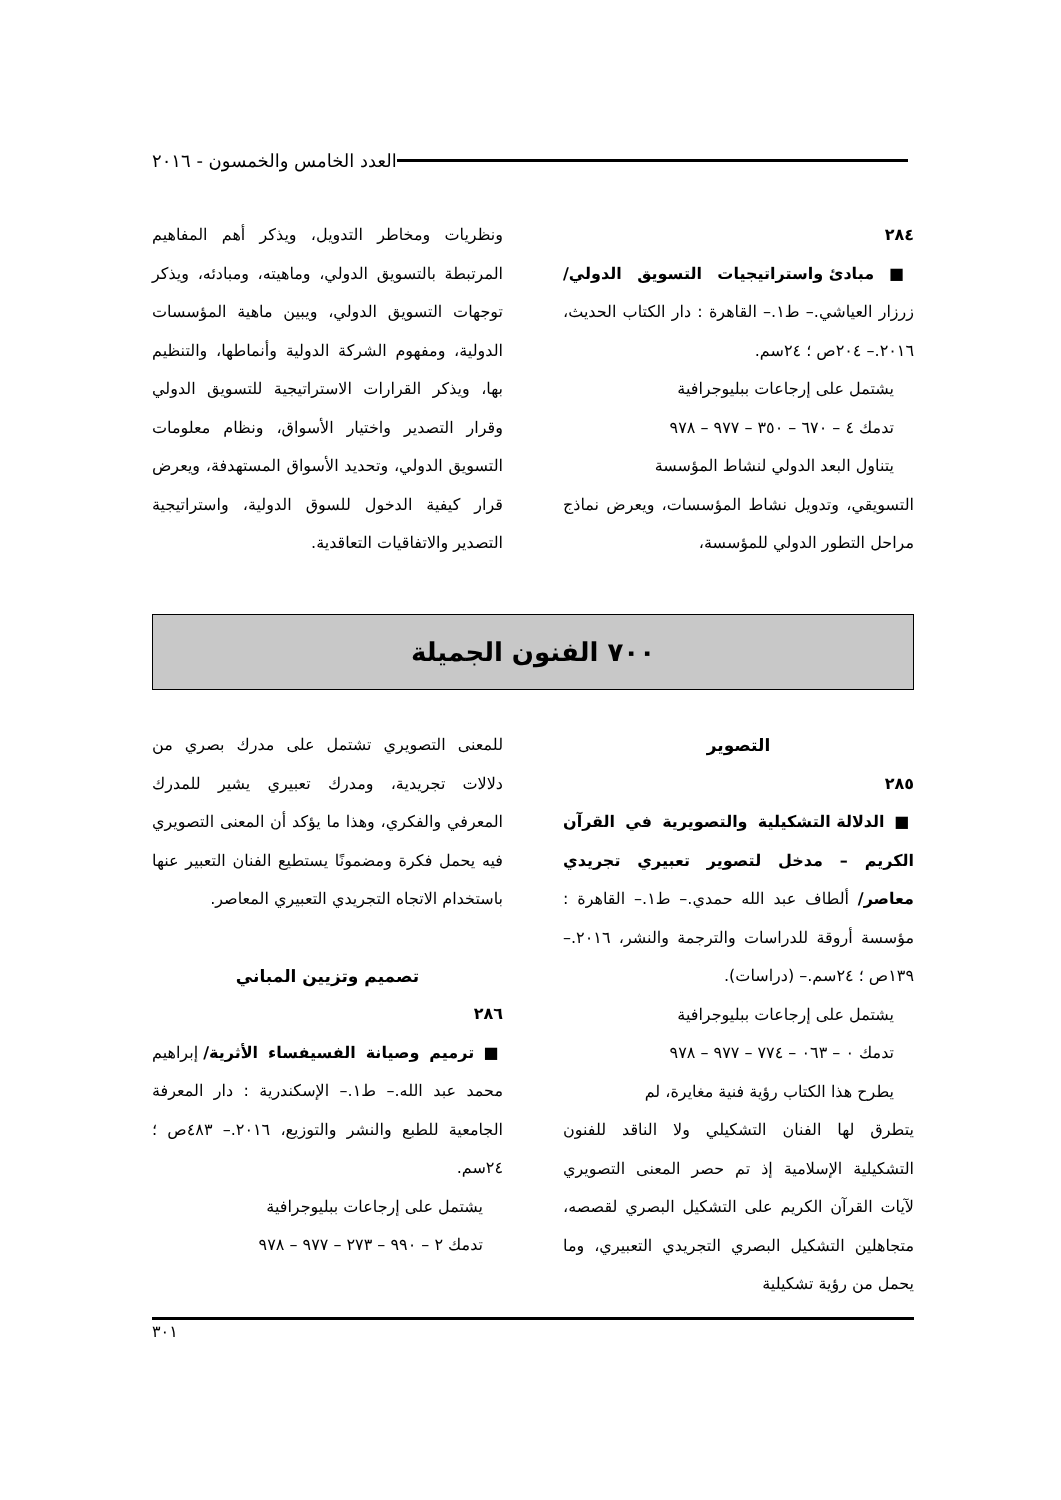العدد الخامس والخمسون - ٢٠١٦
٢٨٤
■ مبادئ واستراتيجيات التسويق الدولي/ زرزار العياشي.– ط١.– القاهرة : دار الكتاب الحديث، ٢٠١٦.– ٢٠٤ص ؛ ٢٤سم.
يشتمل على إرجاعات ببليوجرافية
تدمك ٤ – ٦٧٠ – ٣٥٠ – ٩٧٧ – ٩٧٨
يتناول البعد الدولي لنشاط المؤسسة
التسويقي، وتدويل نشاط المؤسسات، ويعرض نماذج مراحل التطور الدولي للمؤسسة،
ونظريات ومخاطر التدويل، ويذكر أهم المفاهيم المرتبطة بالتسويق الدولي، وماهيته، ومبادئه، ويذكر توجهات التسويق الدولي، ويبين ماهية المؤسسات الدولية، ومفهوم الشركة الدولية وأنماطها، والتنظيم بها، ويذكر القرارات الاستراتيجية للتسويق الدولي وقرار التصدير واختيار الأسواق، ونظام معلومات التسويق الدولي، وتحديد الأسواق المستهدفة، ويعرض قرار كيفية الدخول للسوق الدولية، واستراتيجية التصدير والاتفاقيات التعاقدية.
٧٠٠ الفنون الجميلة
التصوير
٢٨٥
■ الدلالة التشكيلية والتصويرية في القرآن الكريم – مدخل لتصوير تعبيري تجريدي معاصر/ ألطاف عبد الله حمدي.– ط١.– القاهرة : مؤسسة أروقة للدراسات والترجمة والنشر، ٢٠١٦.– ١٣٩ص ؛ ٢٤سم.– (دراسات).
يشتمل على إرجاعات ببليوجرافية
تدمك ٠ – ٠٦٣ – ٧٧٤ – ٩٧٧ – ٩٧٨
يطرح هذا الكتاب رؤية فنية مغايرة، لم
يتطرق لها الفنان التشكيلي ولا الناقد للفنون التشكيلية الإسلامية إذ تم حصر المعنى التصويري لآيات القرآن الكريم على التشكيل البصري لقصصه، متجاهلين التشكيل البصري التجريدي التعبيري، وما يحمل من رؤية تشكيلية
للمعنى التصويري تشتمل على مدرك بصري من دلالات تجريدية، ومدرك تعبيري يشير للمدرك المعرفي والفكري، وهذا ما يؤكد أن المعنى التصويري فيه يحمل فكرة ومضمونًا يستطيع الفنان التعبير عنها باستخدام الاتجاه التجريدي التعبيري المعاصر.
تصميم وتزيين المباني
٢٨٦
■ ترميم وصيانة الفسيفساء الأثرية/ إبراهيم محمد عبد الله.– ط١.– الإسكندرية : دار المعرفة الجامعية للطبع والنشر والتوزيع، ٢٠١٦.– ٤٨٣ص ؛ ٢٤سم.
يشتمل على إرجاعات ببليوجرافية
تدمك ٢ – ٩٩٠ – ٢٧٣ – ٩٧٧ – ٩٧٨
٣٠١